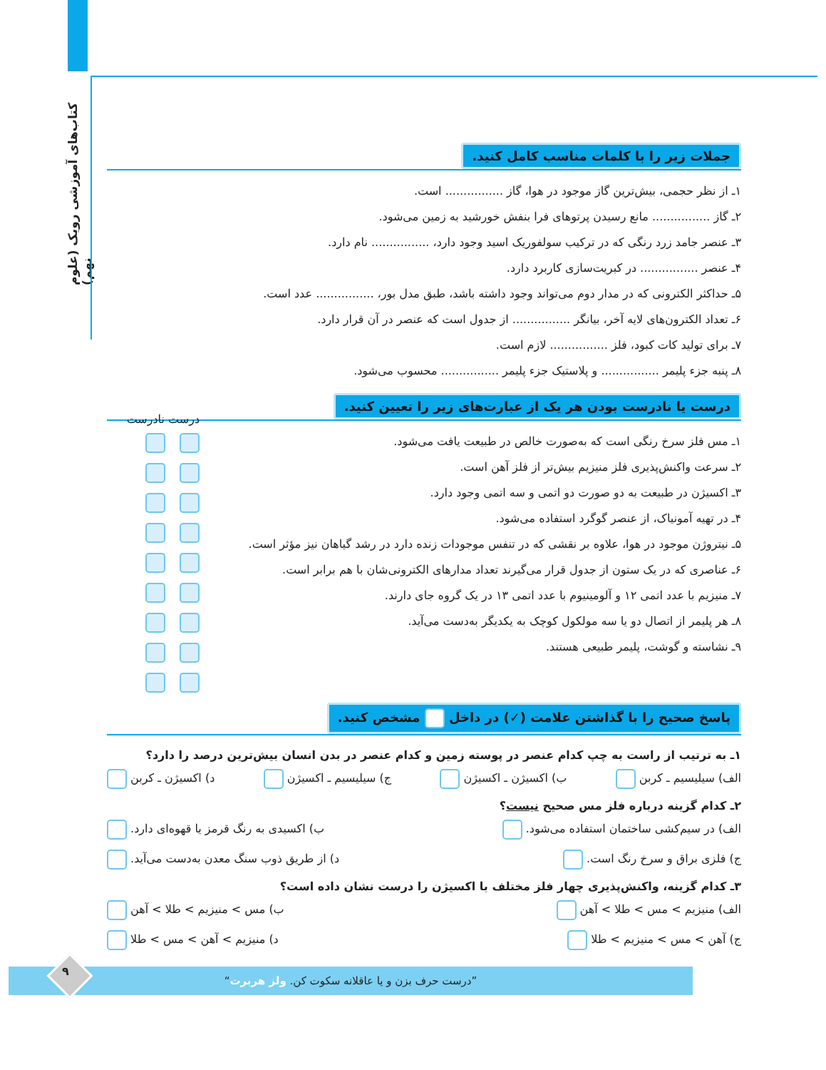کتاب‌های آموزشی رویک (علوم نهم)
جملات زیر را با کلمات مناسب کامل کنید.
۱ـ از نظر حجمی، بیش‌ترین گاز موجود در هوا، گاز ................ است.
۲ـ گاز ................ مانع رسیدن پرتوهای فرا بنفش خورشید به زمین می‌شود.
۳ـ عنصر جامد زرد رنگی که در ترکیب سولفوریک اسید وجود دارد، ................ نام دارد.
۴ـ عنصر ................ در کبریت‌سازی کاربرد دارد.
۵ـ حداکثر الکترونی که در مدار دوم می‌تواند وجود داشته باشد، طبق مدل بور، ................ عدد است.
۶ـ تعداد الکترون‌های لایه آخر، بیانگر ................ از جدول است که عنصر در آن قرار دارد.
۷ـ برای تولید کات کبود، فلز ................ لازم است.
۸ـ پنبه جزء پلیمر ................ و پلاستیک جزء پلیمر ................ محسوب می‌شود.
درست یا نادرست بودن هر یک از عبارت‌های زیر را تعیین کنید.
۱ـ مس فلز سرخ رنگی است که به‌صورت خالص در طبیعت یافت می‌شود.
۲ـ سرعت واکنش‌پذیری فلز منیزیم بیش‌تر از فلز آهن است.
۳ـ اکسیژن در طبیعت به دو صورت دو اتمی و سه اتمی وجود دارد.
۴ـ در تهیه آمونیاک، از عنصر گوگرد استفاده می‌شود.
۵ـ نیتروژن موجود در هوا، علاوه بر نقشی که در تنفس موجودات زنده دارد در رشد گیاهان نیز مؤثر است.
۶ـ عناصری که در یک ستون از جدول قرار می‌گیرند تعداد مدارهای الکترونی‌شان با هم برابر است.
۷ـ منیزیم با عدد اتمی ۱۲ و آلومینیوم با عدد اتمی ۱۳ در یک گروه جای دارند.
۸ـ هر پلیمر از اتصال دو یا سه مولکول کوچک به یکدیگر به‌دست می‌آید.
۹ـ نشاسته و گوشت، پلیمر طبیعی هستند.
درست نادرست
پاسخ صحیح را با گذاشتن علامت (✓) در داخل مشخص کنید.
۱ـ به ترتیب از راست به چپ کدام عنصر در پوسته زمین و کدام عنصر در بدن انسان بیش‌ترین درصد را دارد؟
الف) سیلیسیم ـ کربن ب) اکسیژن ـ اکسیژن ج) سیلیسیم ـ اکسیژن د) اکسیژن ـ کربن
۲ـ کدام گزینه درباره فلز مس صحیح نیست؟
الف) در سیم‌کشی ساختمان استفاده می‌شود. ب) اکسیدی به رنگ قرمز یا قهوه‌ای دارد.
ج) فلزی براق و سرخ رنگ است. د) از طریق ذوب سنگ معدن به‌دست می‌آید.
۳ـ کدام گزینه، واکنش‌پذیری چهار فلز مختلف با اکسیژن را درست نشان داده است؟
الف) منیزیم > مس > طلا > آهن ب) مس > منیزیم > طلا > آهن
ج) آهن > مس > منیزیم > طلا د) منیزیم > آهن > مس > طلا
”درست حرف بزن و یا عاقلانه سکوت کن. ولز هربرت“ ۹